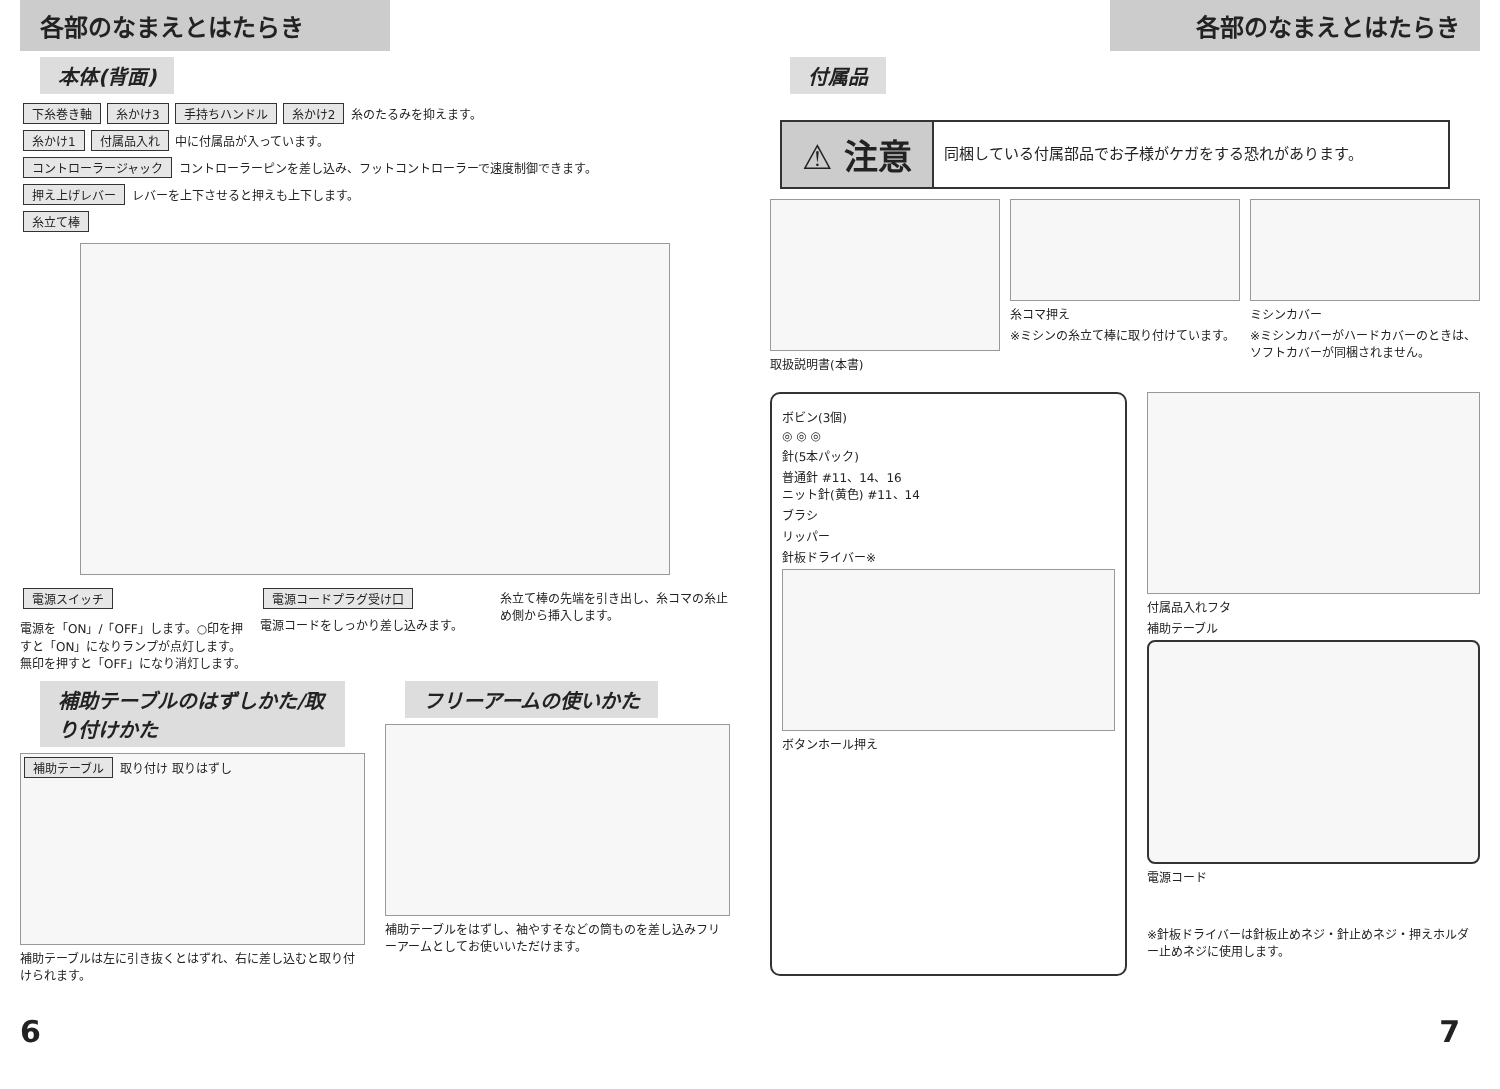各部のなまえとはたらき
本体(背面)
下糸巻き軸 糸かけ3 手持ちハンドル 糸かけ2 糸のたるみを抑えます。
糸かけ1 付属品入れ 中に付属品が入っています。
コントローラージャック コントローラーピンを差し込み、フットコントローラーで速度制御できます。
押え上げレバー レバーを上下させると押えも上下します。
糸立て棒
電源スイッチ
電源を「ON」/「OFF」します。○印を押すと「ON」になりランプが点灯します。無印を押すと「OFF」になり消灯します。
電源コードプラグ受け口
電源コードをしっかり差し込みます。
糸立て棒の先端を引き出し、糸コマの糸止め側から挿入します。
補助テーブルのはずしかた/取り付けかた
補助テーブル 取り付け 取りはずし
補助テーブルは左に引き抜くとはずれ、右に差し込むと取り付けられます。
フリーアームの使いかた
補助テーブルをはずし、袖やすそなどの筒ものを差し込みフリーアームとしてお使いいただけます。
6
各部のなまえとはたらき
付属品
⚠ 注意
同梱している付属部品でお子様がケガをする恐れがあります。
取扱説明書(本書)
糸コマ押え
※ミシンの糸立て棒に取り付けています。
ミシンカバー
※ミシンカバーがハードカバーのときは、ソフトカバーが同梱されません。
ボビン(3個)
◎ ◎ ◎
針(5本パック)
普通針 #11、14、16
ニット針(黄色) #11、14
ブラシ
リッパー
針板ドライバー※
ボタンホール押え
付属品入れフタ
補助テーブル
電源コード
※針板ドライバーは針板止めネジ・針止めネジ・押えホルダー止めネジに使用します。
7